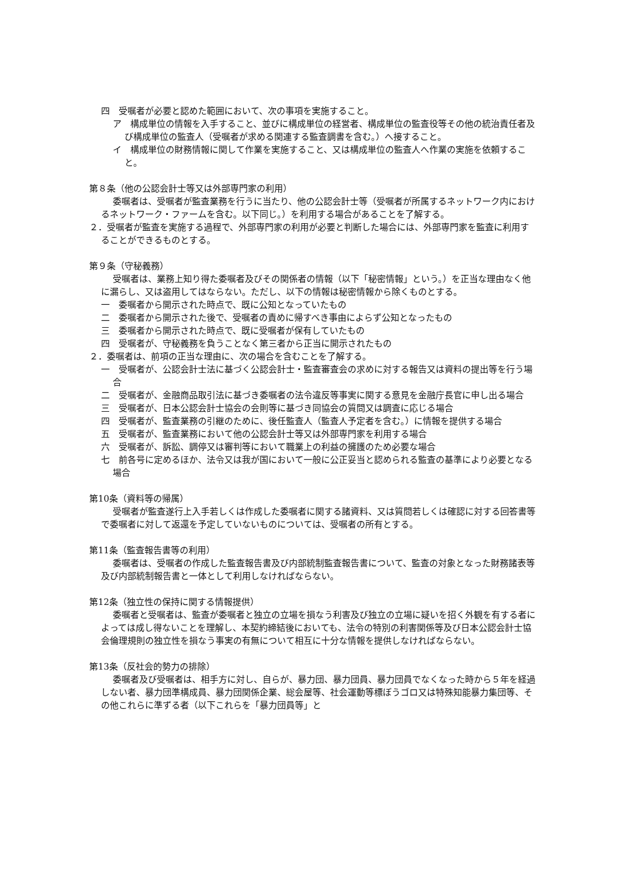四　受嘱者が必要と認めた範囲において、次の事項を実施すること。
ア　構成単位の情報を入手すること、並びに構成単位の経営者、構成単位の監査役等その他の統治責任者及び構成単位の監査人（受嘱者が求める関連する監査調書を含む。）へ接すること。
イ　構成単位の財務情報に関して作業を実施すること、又は構成単位の監査人へ作業の実施を依頼すること。
第８条（他の公認会計士等又は外部専門家の利用）
委嘱者は、受嘱者が監査業務を行うに当たり、他の公認会計士等（受嘱者が所属するネットワーク内におけるネットワーク・ファームを含む。以下同じ。）を利用する場合があることを了解する。
２．受嘱者が監査を実施する過程で、外部専門家の利用が必要と判断した場合には、外部専門家を監査に利用することができるものとする。
第９条（守秘義務）
受嘱者は、業務上知り得た委嘱者及びその関係者の情報（以下「秘密情報」という。）を正当な理由なく他に漏らし、又は盗用してはならない。ただし、以下の情報は秘密情報から除くものとする。
一　委嘱者から開示された時点で、既に公知となっていたもの
二　委嘱者から開示された後で、受嘱者の責めに帰すべき事由によらず公知となったもの
三　委嘱者から開示された時点で、既に受嘱者が保有していたもの
四　受嘱者が、守秘義務を負うことなく第三者から正当に開示されたもの
２．委嘱者は、前項の正当な理由に、次の場合を含むことを了解する。
一　受嘱者が、公認会計士法に基づく公認会計士・監査審査会の求めに対する報告又は資料の提出等を行う場合
二　受嘱者が、金融商品取引法に基づき委嘱者の法令違反等事実に関する意見を金融庁長官に申し出る場合
三　受嘱者が、日本公認会計士協会の会則等に基づき同協会の質問又は調査に応じる場合
四　受嘱者が、監査業務の引継のために、後任監査人（監査人予定者を含む。）に情報を提供する場合
五　受嘱者が、監査業務において他の公認会計士等又は外部専門家を利用する場合
六　受嘱者が、訴訟、調停又は審判等において職業上の利益の擁護のため必要な場合
七　前各号に定めるほか、法令又は我が国において一般に公正妥当と認められる監査の基準により必要となる場合
第10条（資料等の帰属）
受嘱者が監査遂行上入手若しくは作成した委嘱者に関する諸資料、又は質問若しくは確認に対する回答書等で委嘱者に対して返還を予定していないものについては、受嘱者の所有とする。
第11条（監査報告書等の利用）
委嘱者は、受嘱者の作成した監査報告書及び内部統制監査報告書について、監査の対象となった財務諸表等及び内部統制報告書と一体として利用しなければならない。
第12条（独立性の保持に関する情報提供）
委嘱者と受嘱者は、監査が委嘱者と独立の立場を損なう利害及び独立の立場に疑いを招く外観を有する者によっては成し得ないことを理解し、本契約締結後においても、法令の特別の利害関係等及び日本公認会計士協会倫理規則の独立性を損なう事実の有無について相互に十分な情報を提供しなければならない。
第13条（反社会的勢力の排除）
委嘱者及び受嘱者は、相手方に対し、自らが、暴力団、暴力団員、暴力団員でなくなった時から５年を経過しない者、暴力団準構成員、暴力団関係企業、総会屋等、社会運動等標ぼうゴロ又は特殊知能暴力集団等、その他これらに準ずる者（以下これらを「暴力団員等」と